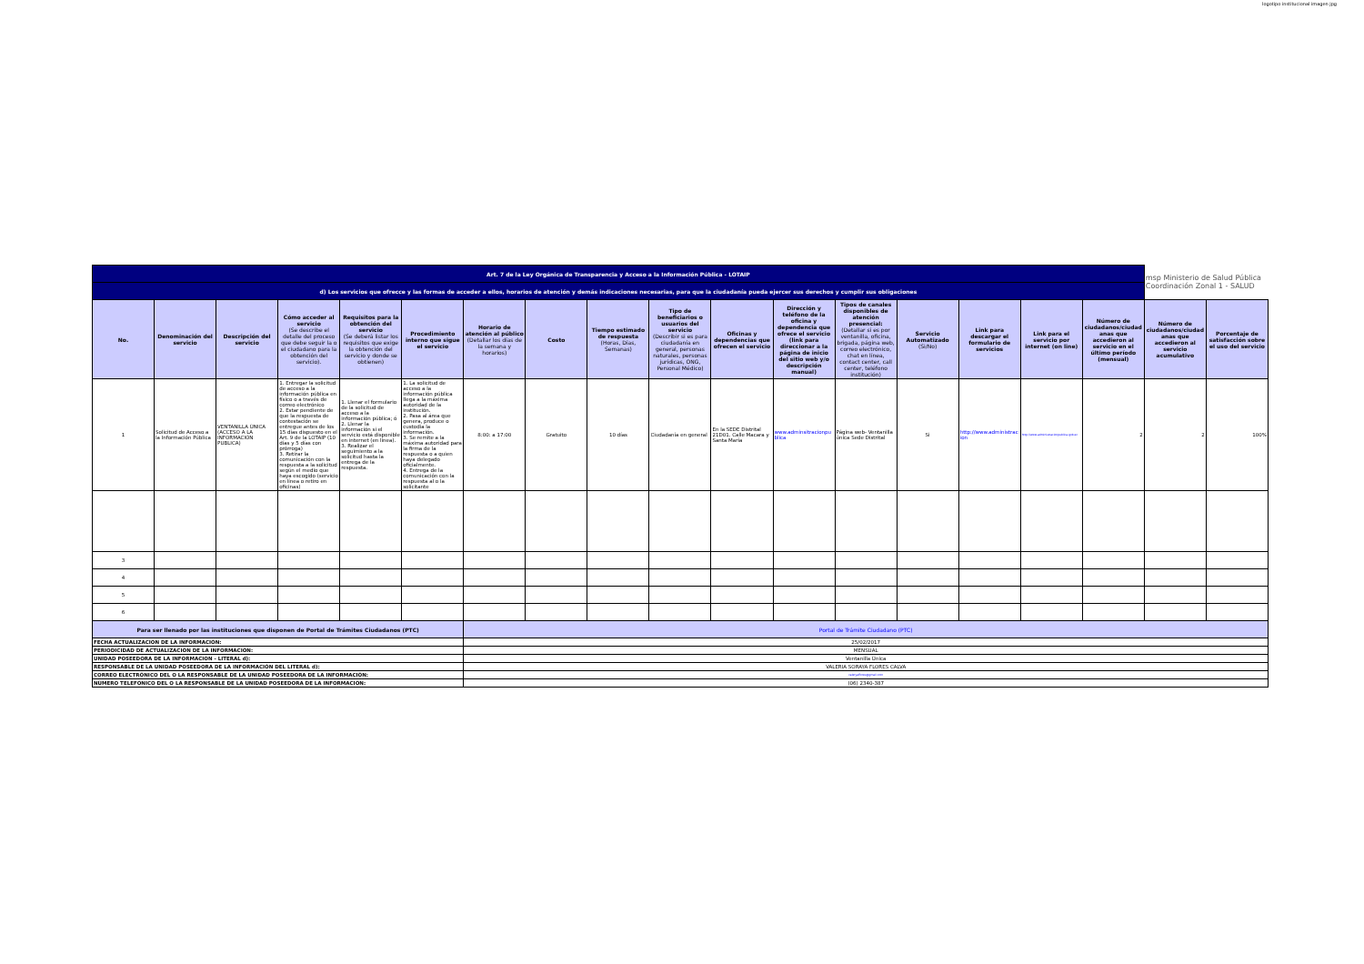logotipo institucional imagen jpg
| Art. 7 de la Ley Orgánica de Transparencia y Acceso a la Información Pública - LOTAIP | | | | | | | | | | | | | | | | | msp Ministerio de Salud Pública Coordinación Zonal 1 - SALUD | |
| d) Los servicios que ofrecce y las formas de acceder a ellos, horarios de atención y demás indicaciones necesarias, para que la ciudadanía pueda ejercer sus derechos y cumplir sus obligaciones | | | | | | | | | | | | | | | | | | |
| No. | Denominación del servicio | Descripción del servicio | Cómo acceder al servicio (Se describe el detalle del proceso que debe seguir la o el ciudadano para la obtención del servicio). | Requisitos para la obtención del servicio (Se deberá listar los requisitos que exige la obtención del servicio y donde se obtienen) | Procedimiento interno que sigue el servicio | Horario de atención al público (Detallar los días de la semana y horarios) | Costo | Tiempo estimado de respuesta (Horas, Días, Semanas) | Tipo de beneficiarios o usuarios del servicio (Describir si es para ciudadanía en general, personas naturales, personas jurídicas, ONG, Personal Médico) | Oficinas y dependencias que ofrecen el servicio | Dirección y teléfono de la oficina y dependencia que ofrece el servicio (link para direccionar a la página de inicio del sitio web y/o descripción manual) | Tipos de canales disponibles de atención presencial: (Detallar si es por ventanilla, oficina, brigada, página web, correo electrónico, chat en línea, contact center, call center, teléfono institución) | Servicio Automatizado (Si/No) | Link para descargar el formulario de servicios | Link para el servicio por internet (on line) | Número de ciudadanos/ciudad anas que accedieron al servicio en el último período (mensual) | Número de ciudadanos/ciudad anas que accedieron al servicio acumulativo | Porcentaje de satisfacción sobre el uso del servicio |
| 1 | Solicitud de Acceso a la Información Pública | VENTANILLA ÚNICA (ACCESO A LA INFORMACIÓN PUBLICA) | 1. Entregar la solicitud de acceso a la información pública en físico o a través de correo electrónico 2. Estar pendiente de que la respuesta de contestación se entregue antes de los 15 días dispuesto en el Art. 9 de la LOTAIP (10 días y 5 días con prórroga) 3. Retirar la comunicación con la respuesta a la solicitud según el medio que haya escogido (servicio en línea o retiro en oficinas) | 1. Llenar el formulario de la solicitud de acceso a la información pública; ó 2. Llenar la información si el servicio está disponible en internet (en línea). 3. Realizar el seguimiento a la solicitud hasta la entrega de la respuesta. | 1. La solicitud de acceso a la información pública llega a la máxima autoridad de la institución. 2. Pasa al área que genera, produce o custodia la información. 3. Se remite a la máxima autoridad para la firma de la respuesta o a quien haya delegado oficialmente. 4. Entrega de la comunicación con la respuesta al o la solicitante | 8:00: a 17:00 | Gratuito | 10 días | Ciudadanía en general | En la SEDE Distrital 21D01. Calle Macara y Santa María | www.adminsitracionpublica | Página web- Ventanilla única Sede Distrital | Si | http://www.administracion | http://www.administracionpublica.gob.ec | 2 | 2 | 100% |
| 3 | | | | | | | | | | | | | | | | | | |
| 4 | | | | | | | | | | | | | | | | | | |
| 5 | | | | | | | | | | | | | | | | | | |
| 6 | | | | | | | | | | | | | | | | | | |
| Para ser llenado por las instituciones que disponen de Portal de Trámites Ciudadanos (PTC) | | | | | | Portal de Trámite Ciudadano (PTC) | | | | | | | | | | | | |
| FECHA ACTUALIZACIÓN DE LA INFORMACIÓN: | | | | | | 25/02/2017 | | | | | | | | | | | | |
| PERIODICIDAD DE ACTUALIZACIÓN DE LA INFORMACIÓN: | | | | | | MENSUAL | | | | | | | | | | | | |
| UNIDAD POSEEDORA DE LA INFORMACION - LITERAL d): | | | | | | Ventanilla Única | | | | | | | | | | | | |
| RESPONSABLE DE LA UNIDAD POSEEDORA DE LA INFORMACIÓN DEL LITERAL d): | | | | | | VALERIA SORAYA FLORES CALVA | | | | | | | | | | | | |
| CORREO ELECTRÓNICO DEL O LA RESPONSABLE DE LA UNIDAD POSEEDORA DE LA INFORMACIÓN: | | | | | | valeryaflores@gmail.com | | | | | | | | | | | | |
| NÚMERO TELEFÓNICO DEL O LA RESPONSABLE DE LA UNIDAD POSEEDORA DE LA INFORMACIÓN: | | | | | | (06) 2340-387 | | | | | | | | | | | | |